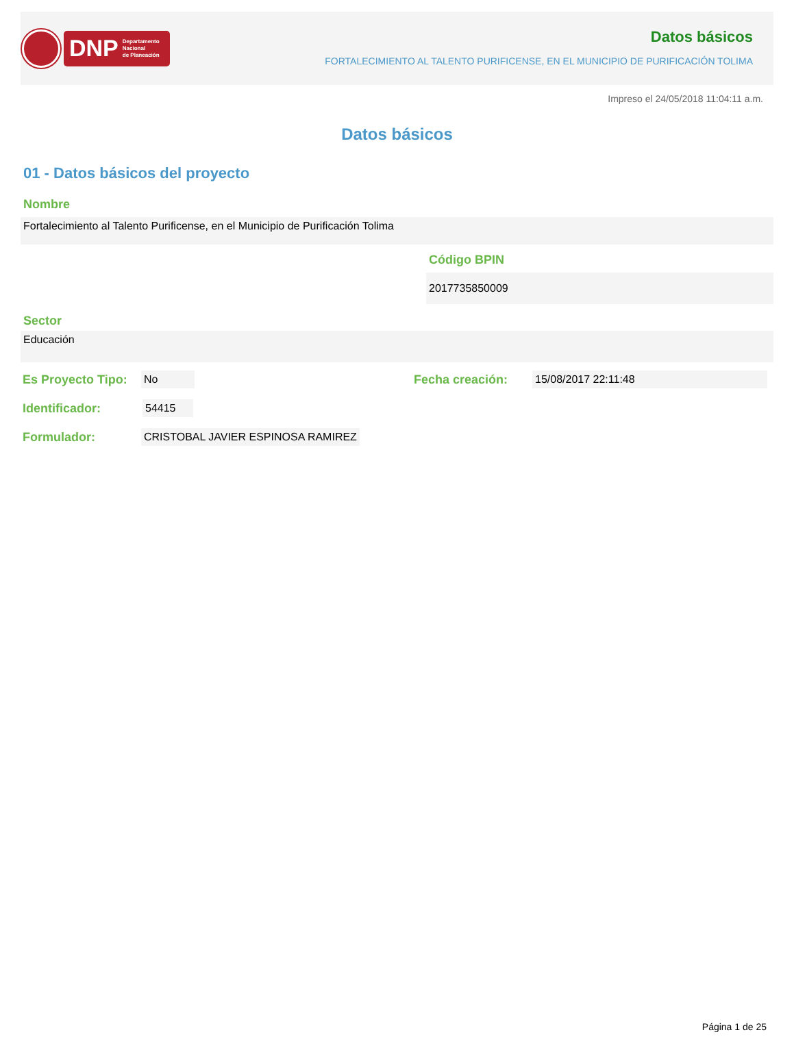DNP Departamento
Nacional
de Planeación
Datos básicos
FORTALECIMIENTO AL TALENTO PURIFICENSE, EN EL MUNICIPIO DE PURIFICACIÓN TOLIMA
Impreso el 24/05/2018 11:04:11 a.m.
Datos básicos
01 - Datos básicos del proyecto
Nombre
Fortalecimiento al Talento Purificense, en el Municipio de Purificación Tolima
Código BPIN
2017735850009
Sector
Educación
Es Proyecto Tipo:
No
Fecha creación:
15/08/2017 22:11:48
Identificador:
54415
Formulador:
CRISTOBAL JAVIER ESPINOSA RAMIREZ
Página 1 de 25